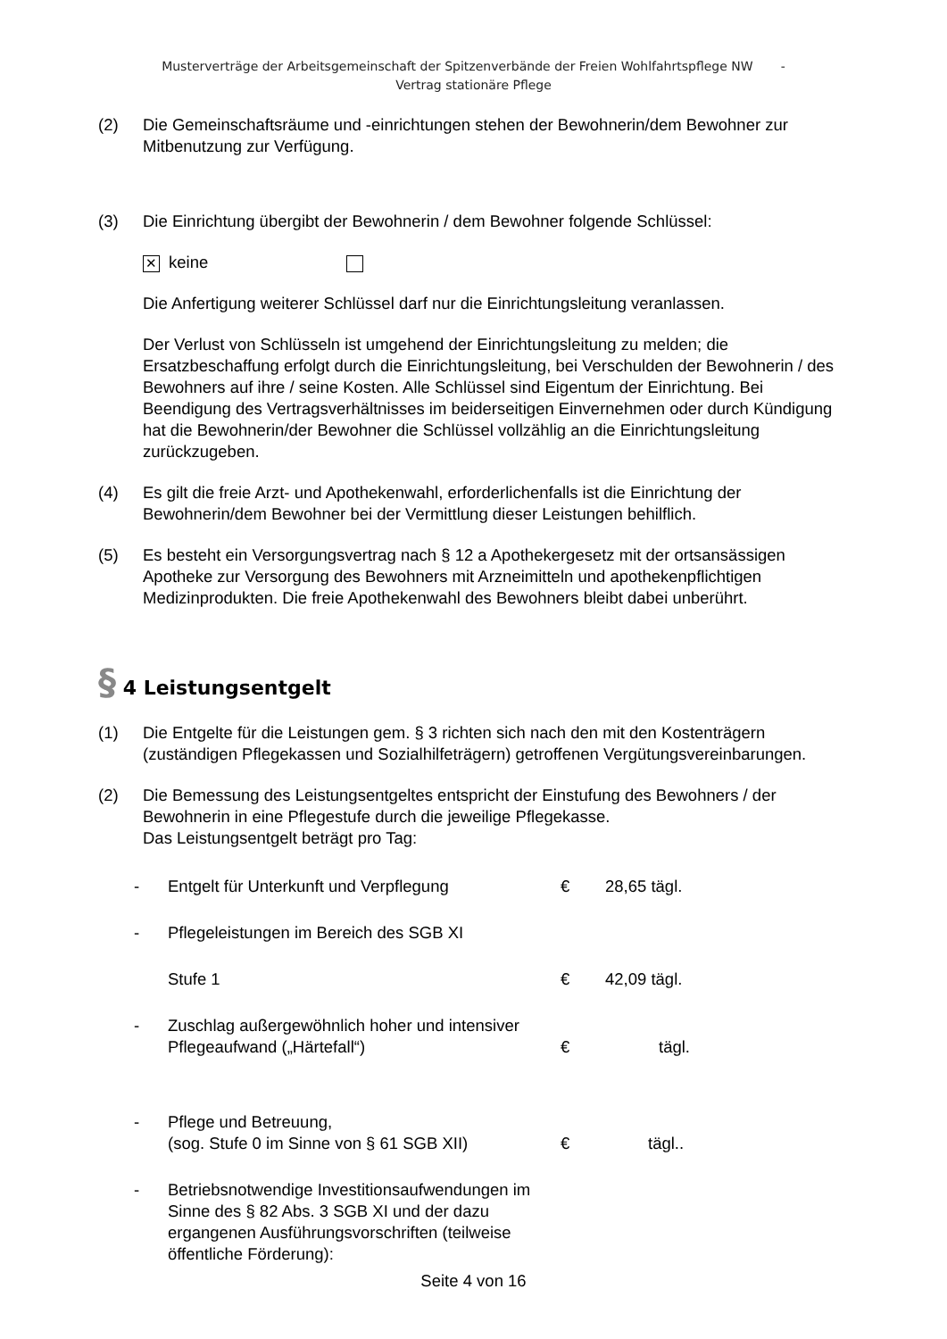Musterverträge der Arbeitsgemeinschaft der Spitzenverbände der Freien Wohlfahrtspflege NW -
Vertrag stationäre Pflege
(2) Die Gemeinschaftsräume und -einrichtungen stehen der Bewohnerin/dem Bewohner zur Mitbenutzung zur Verfügung.
(3) Die Einrichtung übergibt der Bewohnerin / dem Bewohner folgende Schlüssel:
✕ keine
Die Anfertigung weiterer Schlüssel darf nur die Einrichtungsleitung veranlassen.
Der Verlust von Schlüsseln ist umgehend der Einrichtungsleitung zu melden; die Ersatzbeschaffung erfolgt durch die Einrichtungsleitung, bei Verschulden der Bewohnerin / des Bewohners auf ihre / seine Kosten. Alle Schlüssel sind Eigentum der Einrichtung. Bei Beendigung des Vertragsverhältnisses im beiderseitigen Einvernehmen oder durch Kündigung hat die Bewohnerin/der Bewohner die Schlüssel vollzählig an die Einrichtungsleitung zurückzugeben.
(4) Es gilt die freie Arzt- und Apothekenwahl, erforderlichenfalls ist die Einrichtung der Bewohnerin/dem Bewohner bei der Vermittlung dieser Leistungen behilflich.
(5) Es besteht ein Versorgungsvertrag nach § 12 a Apothekergesetz mit der ortsansässigen Apotheke zur Versorgung des Bewohners mit Arzneimitteln und apothekenpflichtigen Medizinprodukten. Die freie Apothekenwahl des Bewohners bleibt dabei unberührt.
§ 4 Leistungsentgelt
(1) Die Entgelte für die Leistungen gem. § 3 richten sich nach den mit den Kostenträgern (zuständigen Pflegekassen und Sozialhilfeträgern) getroffenen Vergütungsvereinbarungen.
(2) Die Bemessung des Leistungsentgeltes entspricht der Einstufung des Bewohners / der Bewohnerin in eine Pflegestufe durch die jeweilige Pflegekasse.
Das Leistungsentgelt beträgt pro Tag:
- Entgelt für Unterkunft und Verpflegung € 28,65 tägl.
- Pflegeleistungen im Bereich des SGB XI
Stufe 1 € 42,09 tägl.
-
Zuschlag außergewöhnlich hoher und intensiver Pflegeaufwand („Härtefall“)
€
tägl.
-
Pflege und Betreuung,
(sog. Stufe 0 im Sinne von § 61 SGB XII)
€
tägl..
- Betriebsnotwendige Investitionsaufwendungen im Sinne des § 82 Abs. 3 SGB XI und der dazu ergangenen Ausführungsvorschriften (teilweise öffentliche Förderung):
Seite 4 von 16